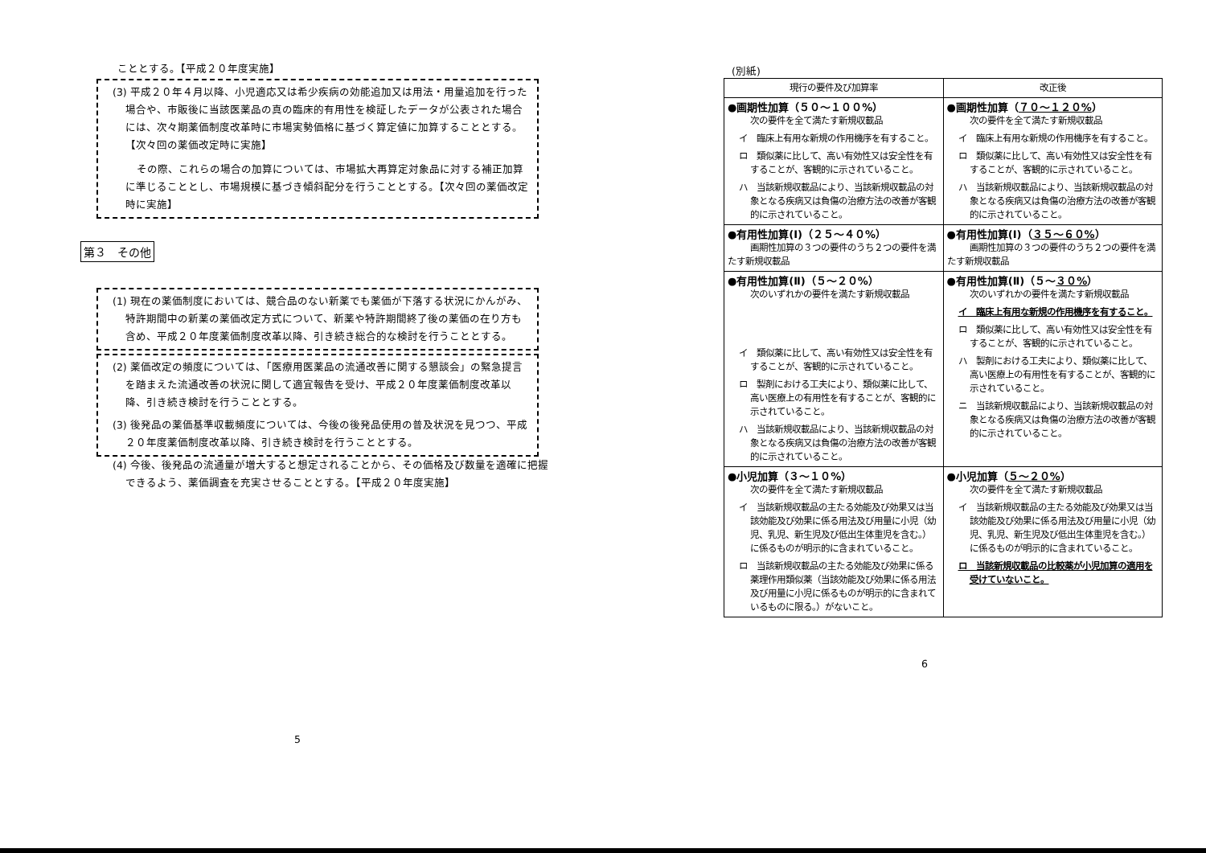こととする。【平成２０年度実施】
(3) 平成２０年４月以降、小児適応又は希少疾病の効能追加又は用法・用量追加を行った場合や、市販後に当該医薬品の真の臨床的有用性を検証したデータが公表された場合には、次々期薬価制度改革時に市場実勢価格に基づく算定値に加算することとする。【次々回の薬価改定時に実施】
その際、これらの場合の加算については、市場拡大再算定対象品に対する補正加算に準じることとし、市場規模に基づき傾斜配分を行うこととする。【次々回の薬価改定時に実施】
第３　その他
(1) 現在の薬価制度においては、競合品のない新薬でも薬価が下落する状況にかんがみ、特許期間中の新薬の薬価改定方式について、新薬や特許期間終了後の薬価の在り方も含め、平成２０年度薬価制度改革以降、引き続き総合的な検討を行うこととする。
(2) 薬価改定の頻度については、「医療用医薬品の流通改善に関する懇談会」の緊急提言を踏まえた流通改善の状況に関して適宜報告を受け、平成２０年度薬価制度改革以降、引き続き検討を行うこととする。
(3) 後発品の薬価基準収載頻度については、今後の後発品使用の普及状況を見つつ、平成２０年度薬価制度改革以降、引き続き検討を行うこととする。
(4) 今後、後発品の流通量が増大すると想定されることから、その価格及び数量を適確に把握できるよう、薬価調査を充実させることとする。【平成２０年度実施】
5
(別紙)
| 現行の要件及び加算率 | 改正後 |
| --- | --- |
| ●画期性加算（５０～１００%） 次の要件を全て満たす新規収載品 イ 臨床上有用な新規の作用機序を有すること。 ロ 類似薬に比して、高い有効性又は安全性を有することが、客観的に示されていること。 ハ 当該新規収載品により、当該新規収載品の対象となる疾病又は負傷の治療方法の改善が客観的に示されていること。 | ●画期性加算（ ７０～１２０% ） 次の要件を全て満たす新規収載品 イ 臨床上有用な新規の作用機序を有すること。 ロ 類似薬に比して、高い有効性又は安全性を有することが、客観的に示されていること。 ハ 当該新規収載品により、当該新規収載品の対象となる疾病又は負傷の治療方法の改善が客観的に示されていること。 |
| ●有用性加算(Ⅰ)（２５～４０%） 画期性加算の３つの要件のうち２つの要件を満たす新規収載品 | ●有用性加算(Ⅰ)（ ３５～６０% ） 画期性加算の３つの要件のうち２つの要件を満たす新規収載品 |
| ●有用性加算(Ⅱ)（５～２０%） 次のいずれかの要件を満たす新規収載品 イ 類似薬に比して、高い有効性又は安全性を有することが、客観的に示されていること。 ロ 製剤における工夫により、類似薬に比して、高い医療上の有用性を有することが、客観的に示されていること。 ハ 当該新規収載品により、当該新規収載品の対象となる疾病又は負傷の治療方法の改善が客観的に示されていること。 | ●有用性加算(Ⅱ)（５～ ３０% ） 次のいずれかの要件を満たす新規収載品 イ 臨床上有用な新規の作用機序を有すること。 ロ 類似薬に比して、高い有効性又は安全性を有することが、客観的に示されていること。 ハ 製剤における工夫により、類似薬に比して、高い医療上の有用性を有することが、客観的に示されていること。 ニ 当該新規収載品により、当該新規収載品の対象となる疾病又は負傷の治療方法の改善が客観的に示されていること。 |
| ●小児加算（３～１０%） 次の要件を全て満たす新規収載品 イ 当該新規収載品の主たる効能及び効果又は当該効能及び効果に係る用法及び用量に小児（幼児、乳児、新生児及び低出生体重児を含む。）に係るものが明示的に含まれていること。 ロ 当該新規収載品の主たる効能及び効果に係る薬理作用類似薬（当該効能及び効果に係る用法及び用量に小児に係るものが明示的に含まれているものに限る。）がないこと。 | ●小児加算（ ５～２０% ） 次の要件を全て満たす新規収載品 イ 当該新規収載品の主たる効能及び効果又は当該効能及び効果に係る用法及び用量に小児（幼児、乳児、新生児及び低出生体重児を含む。）に係るものが明示的に含まれていること。 ロ 当該新規収載品の比較薬が小児加算の適用を受けていないこと。 |
6